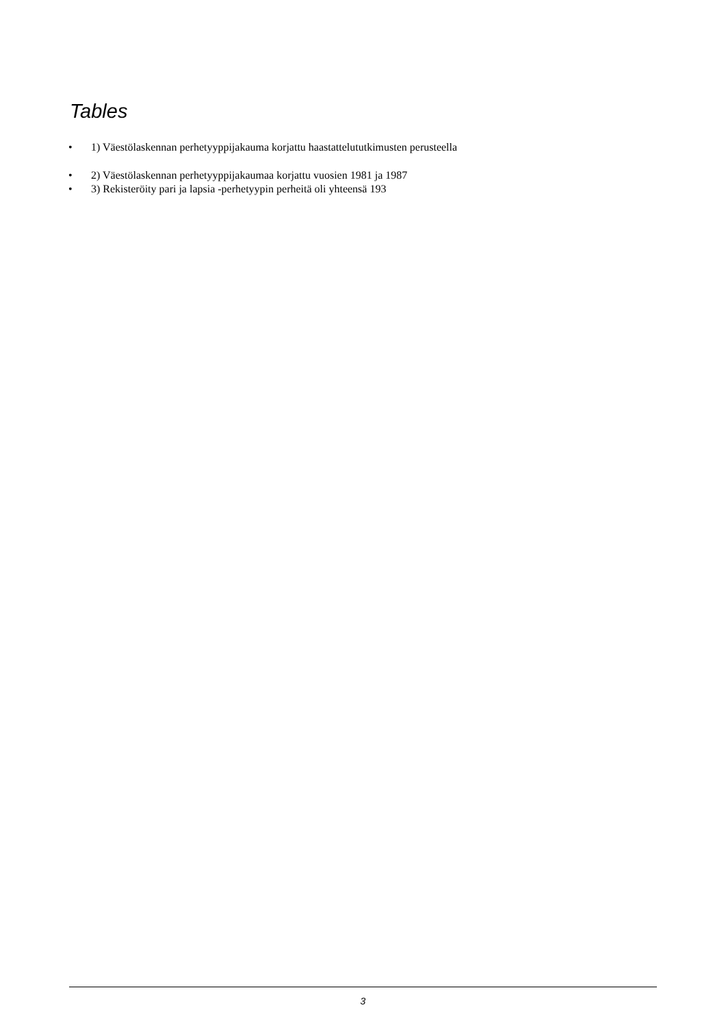Tables
• 1) Väestölaskennan perhetyyppijakauma korjattu haastattelututkimusten perusteella
• 2) Väestölaskennan perhetyyppijakaumaa korjattu vuosien 1981 ja 1987
• 3) Rekisteröity pari ja lapsia -perhetyypin perheitä oli yhteensä 193
3